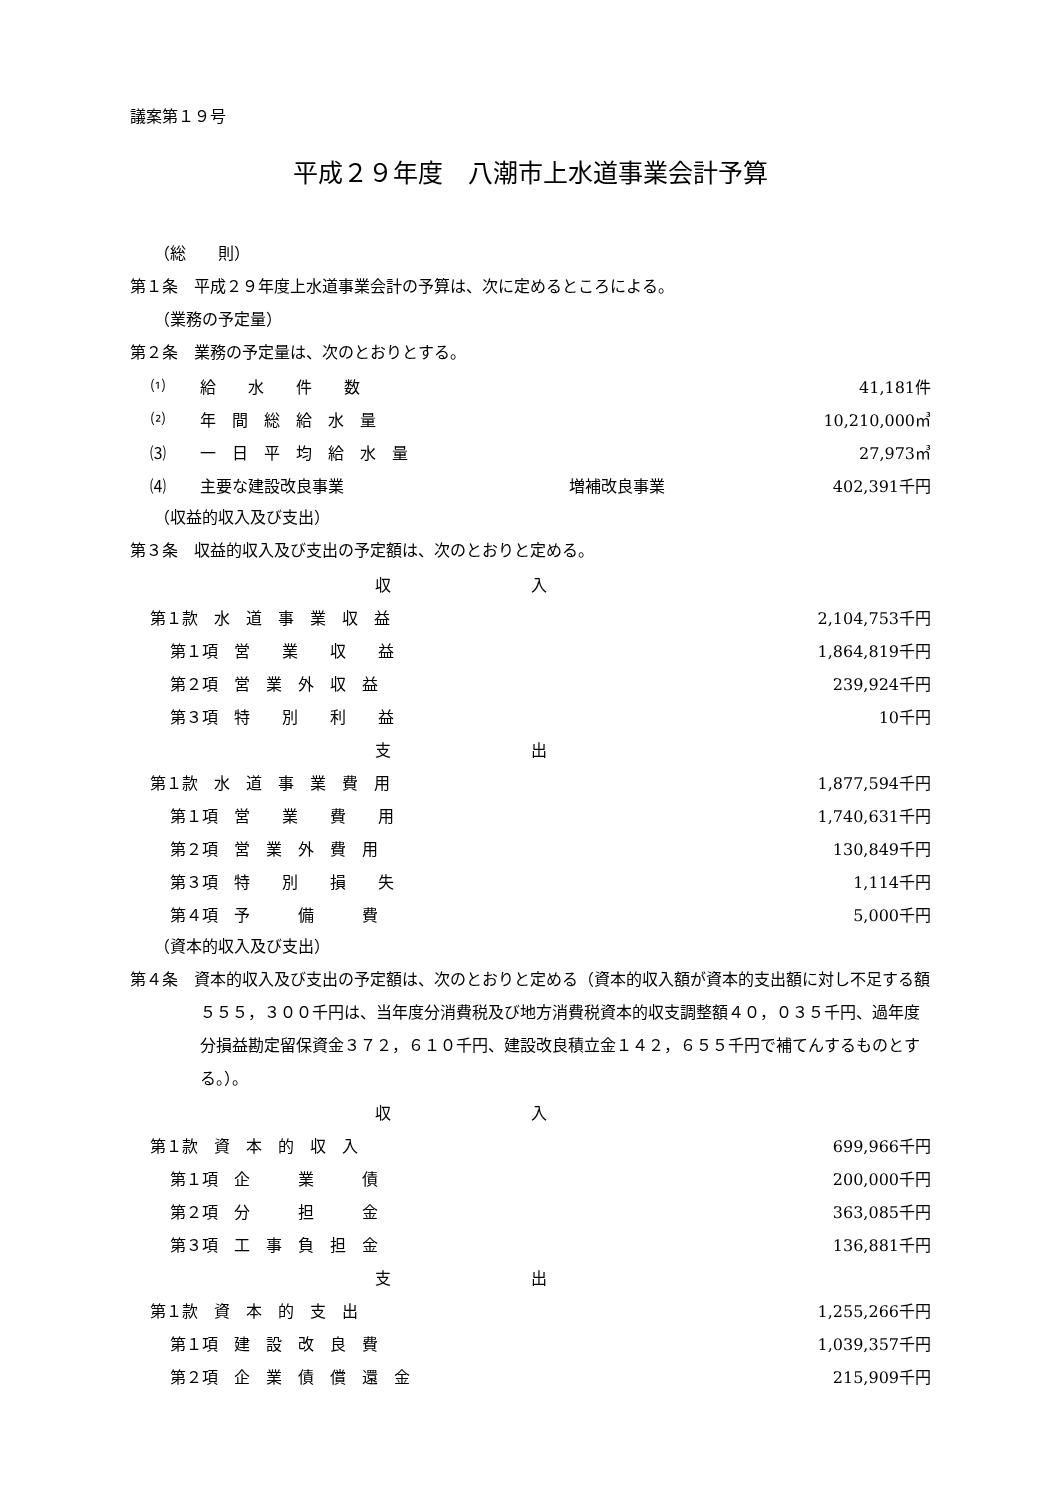議案第１９号
平成２９年度　八潮市上水道事業会計予算
（総　　則）
第１条　平成２９年度上水道事業会計の予算は、次に定めるところによる。
（業務の予定量）
第２条　業務の予定量は、次のとおりとする。
| ⑴ | 給 水 件 数 | | 41,181件 |
| ⑵ | 年 間 総 給 水 量 | | 10,210,000㎥ |
| ⑶ | 一 日 平 均 給 水 量 | | 27,973㎥ |
| ⑷ | 主要な建設改良事業 | 増補改良事業 | 402,391千円 |
（収益的収入及び支出）
第３条　収益的収入及び支出の予定額は、次のとおりと定める。
| 収入 | |
| 第１款 水 道 事 業 収 益 | 2,104,753千円 |
| 第１項 営 業 収 益 | 1,864,819千円 |
| 第２項 営 業 外 収 益 | 239,924千円 |
| 第３項 特 別 利 益 | 10千円 |
| 支出 | |
| 第１款 水 道 事 業 費 用 | 1,877,594千円 |
| 第１項 営 業 費 用 | 1,740,631千円 |
| 第２項 営 業 外 費 用 | 130,849千円 |
| 第３項 特 別 損 失 | 1,114千円 |
| 第４項 予 備 費 | 5,000千円 |
（資本的収入及び支出）
第４条　資本的収入及び支出の予定額は、次のとおりと定める（資本的収入額が資本的支出額に対し不足する額５５５，３００千円は、当年度分消費税及び地方消費税資本的収支調整額４０，０３５千円、過年度分損益勘定留保資金３７２，６１０千円、建設改良積立金１４２，６５５千円で補てんするものとする。）。
| 収入 | |
| 第１款 資 本 的 収 入 | 699,966千円 |
| 第１項 企 業 債 | 200,000千円 |
| 第２項 分 担 金 | 363,085千円 |
| 第３項 工 事 負 担 金 | 136,881千円 |
| 支出 | |
| 第１款 資 本 的 支 出 | 1,255,266千円 |
| 第１項 建 設 改 良 費 | 1,039,357千円 |
| 第２項 企 業 債 償 還 金 | 215,909千円 |